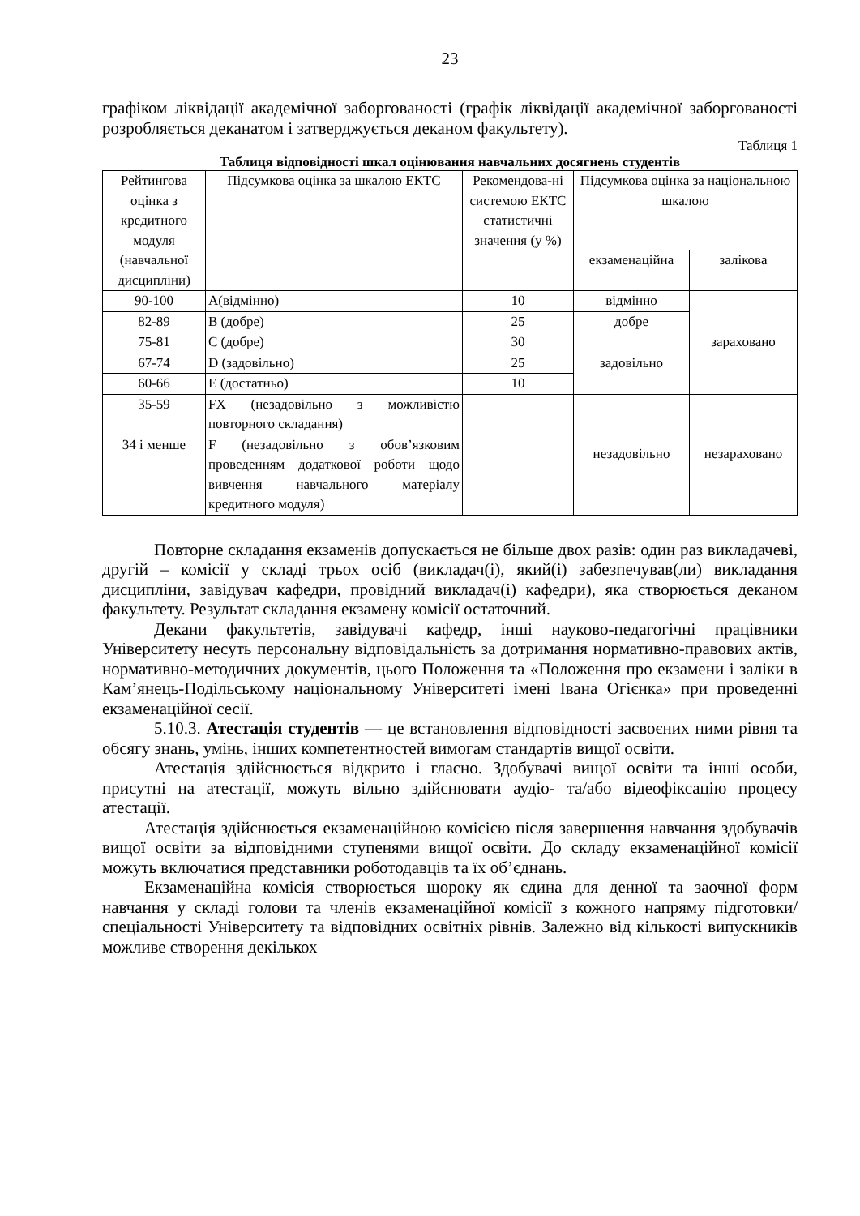23
графіком ліквідації академічної заборгованості (графік ліквідації академічної заборгованості розробляється деканатом і затверджується деканом факультету).
Таблиця 1
Таблиця відповідності шкал оцінювання навчальних досягнень студентів
| Рейтингова оцінка з кредитного модуля (навчальної дисципліни) | Підсумкова оцінка за шкалою ЕКТС | Рекомендова-ні системою ЕКТС статистичні значення (у %) | Підсумкова оцінка за національною шкалою | |
| | | | екзаменаційна | залікова |
| 90-100 | A(відмінно) | 10 | відмінно | зараховано |
| 82-89 | B (добре) | 25 | добре | |
| 75-81 | C (добре) | 30 | | |
| 67-74 | D (задовільно) | 25 | задовільно | |
| 60-66 | E (достатньо) | 10 | | |
| 35-59 | FX (незадовільно з можливістю повторного складання) | | незадовільно | незараховано |
| 34 і менше | F (незадовільно з обов’язковим проведенням додаткової роботи щодо вивчення навчального матеріалу кредитного модуля) | | | |
Повторне складання екзаменів допускається не більше двох разів: один раз викладачеві, другій – комісії у складі трьох осіб (викладач(і), який(і) забезпечував(ли) викладання дисципліни, завідувач кафедри, провідний викладач(і) кафедри), яка створюється деканом факультету. Результат складання екзамену комісії остаточний.
Декани факультетів, завідувачі кафедр, інші науково-педагогічні працівники Університету несуть персональну відповідальність за дотримання нормативно-правових актів, нормативно-методичних документів, цього Положення та «Положення про екзамени і заліки в Кам’янець-Подільському національному Університеті імені Івана Огієнка» при проведенні екзаменаційної сесії.
5.10.3. Атестація студентів — це встановлення відповідності засвоєних ними рівня та обсягу знань, умінь, інших компетентностей вимогам стандартів вищої освіти.
Атестація здійснюється відкрито і гласно. Здобувачі вищої освіти та інші особи, присутні на атестації, можуть вільно здійснювати аудіо- та/або відеофіксацію процесу атестації.
Атестація здійснюється екзаменаційною комісією після завершення навчання здобувачів вищої освіти за відповідними ступенями вищої освіти. До складу екзаменаційної комісії можуть включатися представники роботодавців та їх об’єднань.
Екзаменаційна комісія створюється щороку як єдина для денної та заочної форм навчання у складі голови та членів екзаменаційної комісії з кожного напряму підготовки/спеціальності Університету та відповідних освітніх рівнів. Залежно від кількості випускників можливе створення декількох